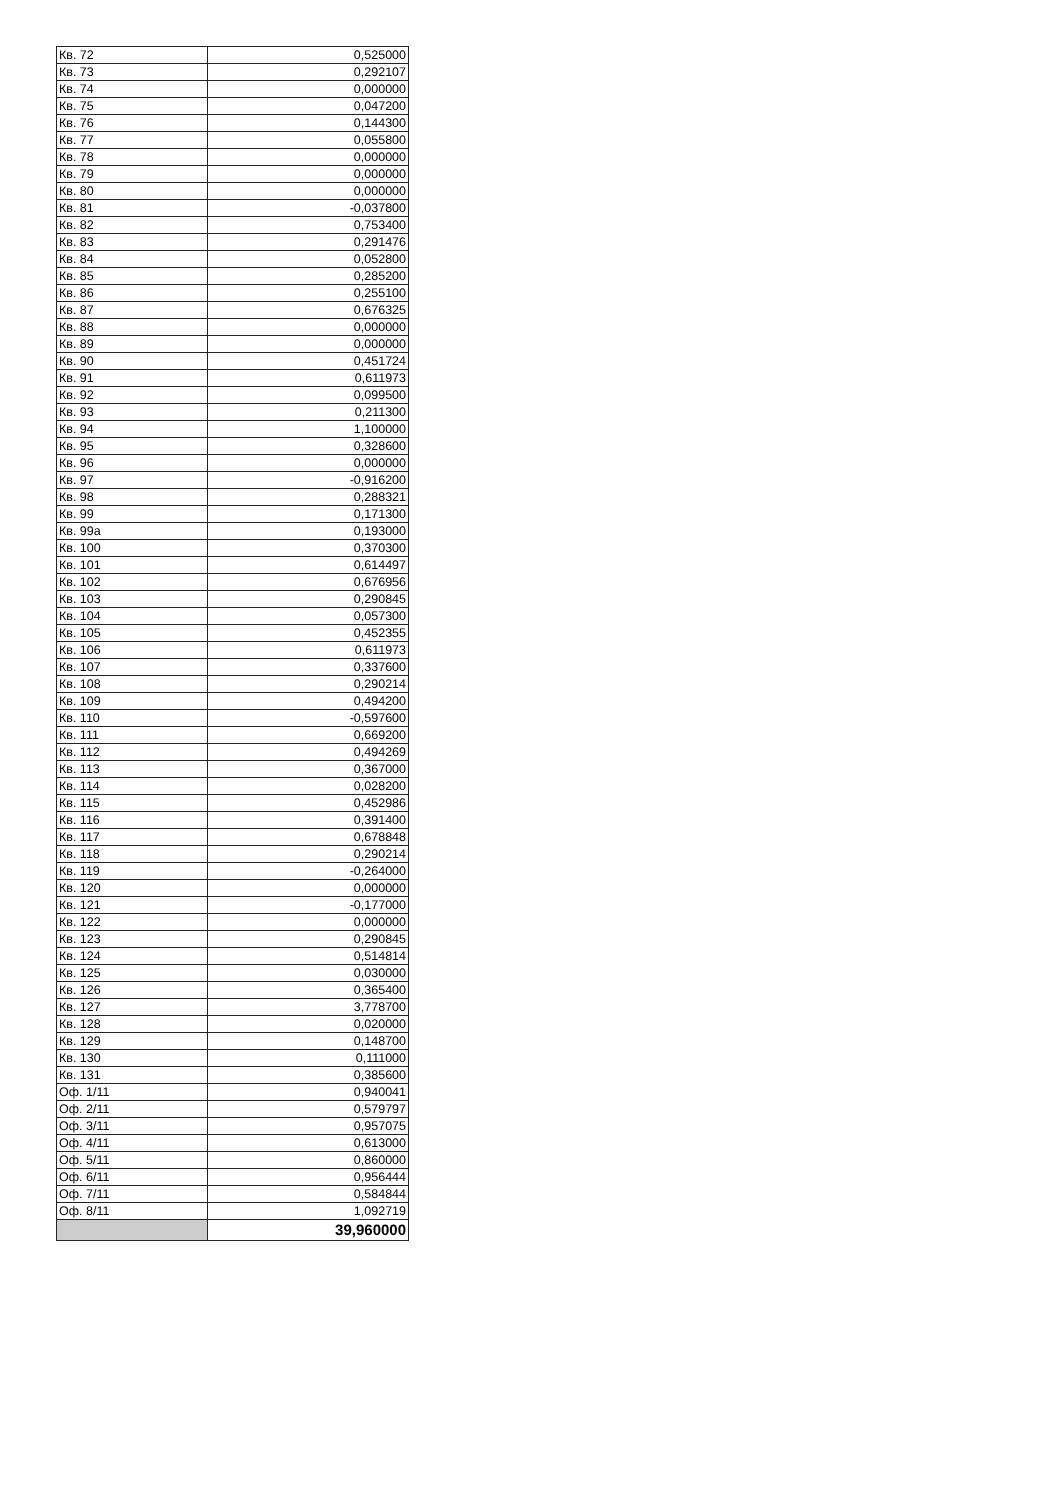| Кв. 72 | 0,525000 |
| Кв. 73 | 0,292107 |
| Кв. 74 | 0,000000 |
| Кв. 75 | 0,047200 |
| Кв. 76 | 0,144300 |
| Кв. 77 | 0,055800 |
| Кв. 78 | 0,000000 |
| Кв. 79 | 0,000000 |
| Кв. 80 | 0,000000 |
| Кв. 81 | -0,037800 |
| Кв. 82 | 0,753400 |
| Кв. 83 | 0,291476 |
| Кв. 84 | 0,052800 |
| Кв. 85 | 0,285200 |
| Кв. 86 | 0,255100 |
| Кв. 87 | 0,676325 |
| Кв. 88 | 0,000000 |
| Кв. 89 | 0,000000 |
| Кв. 90 | 0,451724 |
| Кв. 91 | 0,611973 |
| Кв. 92 | 0,099500 |
| Кв. 93 | 0,211300 |
| Кв. 94 | 1,100000 |
| Кв. 95 | 0,328600 |
| Кв. 96 | 0,000000 |
| Кв. 97 | -0,916200 |
| Кв. 98 | 0,288321 |
| Кв. 99 | 0,171300 |
| Кв. 99а | 0,193000 |
| Кв. 100 | 0,370300 |
| Кв. 101 | 0,614497 |
| Кв. 102 | 0,676956 |
| Кв. 103 | 0,290845 |
| Кв. 104 | 0,057300 |
| Кв. 105 | 0,452355 |
| Кв. 106 | 0,611973 |
| Кв. 107 | 0,337600 |
| Кв. 108 | 0,290214 |
| Кв. 109 | 0,494200 |
| Кв. 110 | -0,597600 |
| Кв. 111 | 0,669200 |
| Кв. 112 | 0,494269 |
| Кв. 113 | 0,367000 |
| Кв. 114 | 0,028200 |
| Кв. 115 | 0,452986 |
| Кв. 116 | 0,391400 |
| Кв. 117 | 0,678848 |
| Кв. 118 | 0,290214 |
| Кв. 119 | -0,264000 |
| Кв. 120 | 0,000000 |
| Кв. 121 | -0,177000 |
| Кв. 122 | 0,000000 |
| Кв. 123 | 0,290845 |
| Кв. 124 | 0,514814 |
| Кв. 125 | 0,030000 |
| Кв. 126 | 0,365400 |
| Кв. 127 | 3,778700 |
| Кв. 128 | 0,020000 |
| Кв. 129 | 0,148700 |
| Кв. 130 | 0,111000 |
| Кв. 131 | 0,385600 |
| Оф. 1/11 | 0,940041 |
| Оф. 2/11 | 0,579797 |
| Оф. 3/11 | 0,957075 |
| Оф. 4/11 | 0,613000 |
| Оф. 5/11 | 0,860000 |
| Оф. 6/11 | 0,956444 |
| Оф. 7/11 | 0,584844 |
| Оф. 8/11 | 1,092719 |
| | 39,960000 |